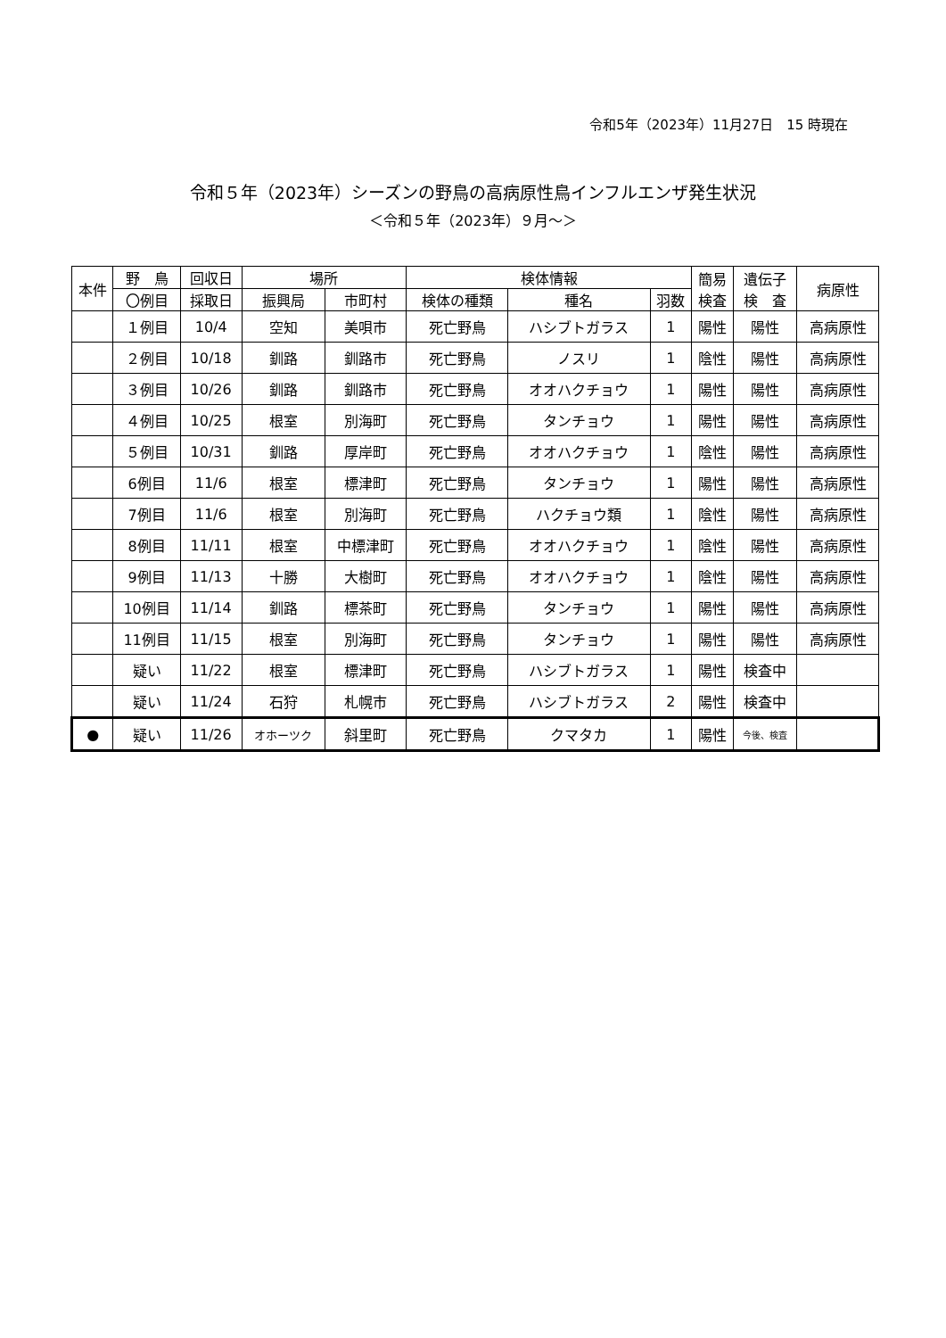令和5年（2023年）11月27日　15 時現在
令和５年（2023年）シーズンの野鳥の高病原性鳥インフルエンザ発生状況
＜令和５年（2023年）９月～＞
| 本件 | 野 鳥 | 回収日 | 場所 | | 検体情報 | | | 簡易 検査 | 遺伝子 検 査 | 病原性 |
| --- | --- | --- | --- | --- | --- | --- | --- | --- | --- | --- |
| | 〇例目 | 採取日 | 振興局 | 市町村 | 検体の種類 | 種名 | 羽数 | | | |
| | １例目 | 10/4 | 空知 | 美唄市 | 死亡野鳥 | ハシブトガラス | 1 | 陽性 | 陽性 | 高病原性 |
| | ２例目 | 10/18 | 釧路 | 釧路市 | 死亡野鳥 | ノスリ | 1 | 陰性 | 陽性 | 高病原性 |
| | ３例目 | 10/26 | 釧路 | 釧路市 | 死亡野鳥 | オオハクチョウ | 1 | 陽性 | 陽性 | 高病原性 |
| | ４例目 | 10/25 | 根室 | 別海町 | 死亡野鳥 | タンチョウ | 1 | 陽性 | 陽性 | 高病原性 |
| | ５例目 | 10/31 | 釧路 | 厚岸町 | 死亡野鳥 | オオハクチョウ | 1 | 陰性 | 陽性 | 高病原性 |
| | 6例目 | 11/6 | 根室 | 標津町 | 死亡野鳥 | タンチョウ | 1 | 陽性 | 陽性 | 高病原性 |
| | 7例目 | 11/6 | 根室 | 別海町 | 死亡野鳥 | ハクチョウ類 | 1 | 陰性 | 陽性 | 高病原性 |
| | 8例目 | 11/11 | 根室 | 中標津町 | 死亡野鳥 | オオハクチョウ | 1 | 陰性 | 陽性 | 高病原性 |
| | 9例目 | 11/13 | 十勝 | 大樹町 | 死亡野鳥 | オオハクチョウ | 1 | 陰性 | 陽性 | 高病原性 |
| | 10例目 | 11/14 | 釧路 | 標茶町 | 死亡野鳥 | タンチョウ | 1 | 陽性 | 陽性 | 高病原性 |
| | 11例目 | 11/15 | 根室 | 別海町 | 死亡野鳥 | タンチョウ | 1 | 陽性 | 陽性 | 高病原性 |
| | 疑い | 11/22 | 根室 | 標津町 | 死亡野鳥 | ハシブトガラス | 1 | 陽性 | 検査中 | |
| | 疑い | 11/24 | 石狩 | 札幌市 | 死亡野鳥 | ハシブトガラス | 2 | 陽性 | 検査中 | |
| ● | 疑い | 11/26 | オホーツク | 斜里町 | 死亡野鳥 | クマタカ | 1 | 陽性 | 今後、検査 | |